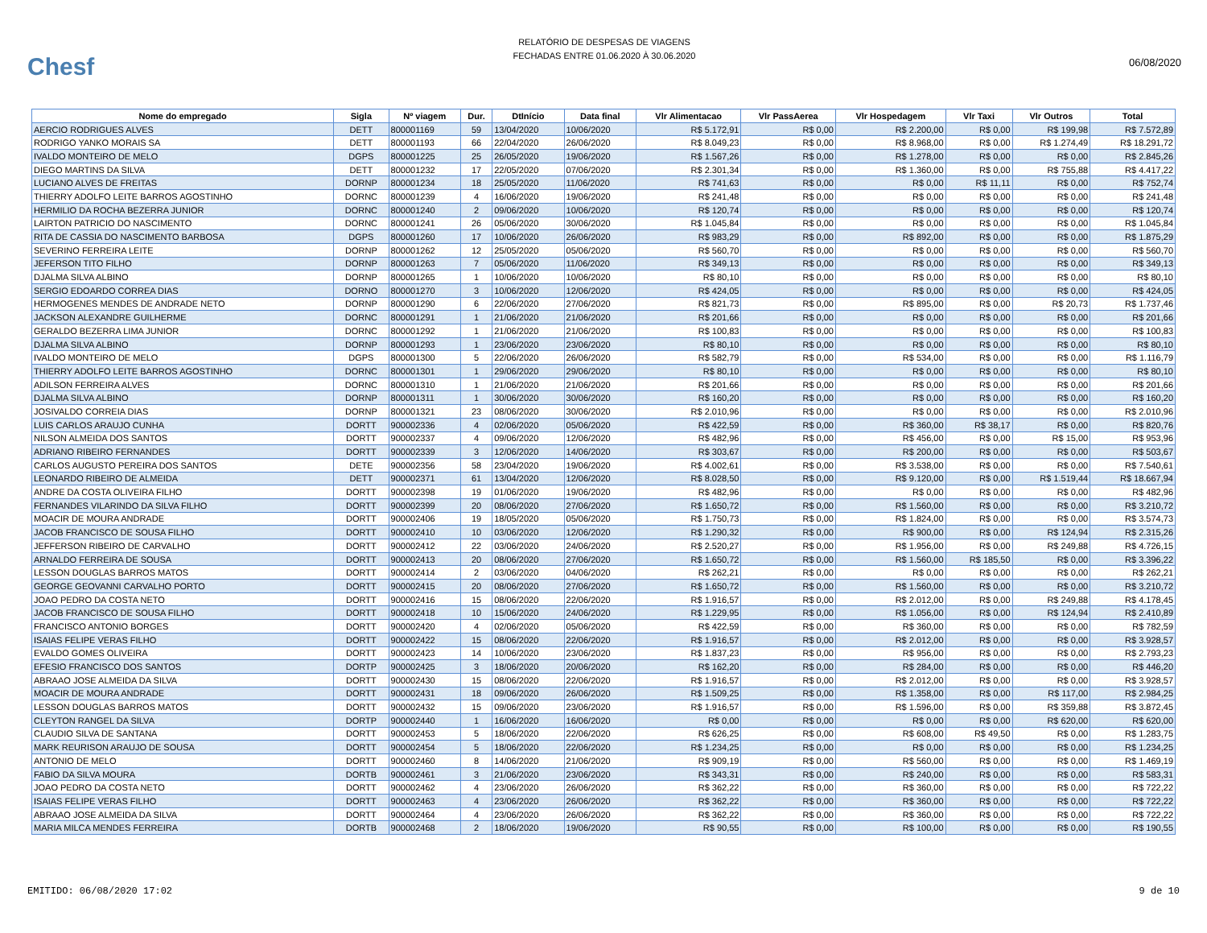Chesf
RELATÓRIO DE DESPESAS DE VIAGENS
FECHADAS ENTRE 01.06.2020 À 30.06.2020
06/08/2020
| Nome do empregado | Sigla | Nº viagem | Dur. | DtInício | Data final | Vlr Alimentacao | Vlr PassAerea | Vlr Hospedagem | Vlr Taxi | Vlr Outros | Total |
| --- | --- | --- | --- | --- | --- | --- | --- | --- | --- | --- | --- |
| AERCIO RODRIGUES ALVES | DETT | 800001169 | 59 | 13/04/2020 | 10/06/2020 | R$ 5.172,91 | R$ 0,00 | R$ 2.200,00 | R$ 0,00 | R$ 199,98 | R$ 7.572,89 |
| RODRIGO YANKO MORAIS SA | DETT | 800001193 | 66 | 22/04/2020 | 26/06/2020 | R$ 8.049,23 | R$ 0,00 | R$ 8.968,00 | R$ 0,00 | R$ 1.274,49 | R$ 18.291,72 |
| IVALDO MONTEIRO DE MELO | DGPS | 800001225 | 25 | 26/05/2020 | 19/06/2020 | R$ 1.567,26 | R$ 0,00 | R$ 1.278,00 | R$ 0,00 | R$ 0,00 | R$ 2.845,26 |
| DIEGO MARTINS DA SILVA | DETT | 800001232 | 17 | 22/05/2020 | 07/06/2020 | R$ 2.301,34 | R$ 0,00 | R$ 1.360,00 | R$ 0,00 | R$ 755,88 | R$ 4.417,22 |
| LUCIANO ALVES DE FREITAS | DORNP | 800001234 | 18 | 25/05/2020 | 11/06/2020 | R$ 741,63 | R$ 0,00 | R$ 0,00 | R$ 11,11 | R$ 0,00 | R$ 752,74 |
| THIERRY ADOLFO LEITE BARROS AGOSTINHO | DORNC | 800001239 | 4 | 16/06/2020 | 19/06/2020 | R$ 241,48 | R$ 0,00 | R$ 0,00 | R$ 0,00 | R$ 0,00 | R$ 241,48 |
| HERMILIO DA ROCHA BEZERRA JUNIOR | DORNC | 800001240 | 2 | 09/06/2020 | 10/06/2020 | R$ 120,74 | R$ 0,00 | R$ 0,00 | R$ 0,00 | R$ 0,00 | R$ 120,74 |
| LAIRTON PATRICIO DO NASCIMENTO | DORNC | 800001241 | 26 | 05/06/2020 | 30/06/2020 | R$ 1.045,84 | R$ 0,00 | R$ 0,00 | R$ 0,00 | R$ 0,00 | R$ 1.045,84 |
| RITA DE CASSIA DO NASCIMENTO BARBOSA | DGPS | 800001260 | 17 | 10/06/2020 | 26/06/2020 | R$ 983,29 | R$ 0,00 | R$ 892,00 | R$ 0,00 | R$ 0,00 | R$ 1.875,29 |
| SEVERINO FERREIRA LEITE | DORNP | 800001262 | 12 | 25/05/2020 | 05/06/2020 | R$ 560,70 | R$ 0,00 | R$ 0,00 | R$ 0,00 | R$ 0,00 | R$ 560,70 |
| JEFERSON TITO FILHO | DORNP | 800001263 | 7 | 05/06/2020 | 11/06/2020 | R$ 349,13 | R$ 0,00 | R$ 0,00 | R$ 0,00 | R$ 0,00 | R$ 349,13 |
| DJALMA SILVA ALBINO | DORNP | 800001265 | 1 | 10/06/2020 | 10/06/2020 | R$ 80,10 | R$ 0,00 | R$ 0,00 | R$ 0,00 | R$ 0,00 | R$ 80,10 |
| SERGIO EDOARDO CORREA DIAS | DORNO | 800001270 | 3 | 10/06/2020 | 12/06/2020 | R$ 424,05 | R$ 0,00 | R$ 0,00 | R$ 0,00 | R$ 0,00 | R$ 424,05 |
| HERMOGENES MENDES DE ANDRADE NETO | DORNP | 800001290 | 6 | 22/06/2020 | 27/06/2020 | R$ 821,73 | R$ 0,00 | R$ 895,00 | R$ 0,00 | R$ 20,73 | R$ 1.737,46 |
| JACKSON ALEXANDRE GUILHERME | DORNC | 800001291 | 1 | 21/06/2020 | 21/06/2020 | R$ 201,66 | R$ 0,00 | R$ 0,00 | R$ 0,00 | R$ 0,00 | R$ 201,66 |
| GERALDO BEZERRA LIMA JUNIOR | DORNC | 800001292 | 1 | 21/06/2020 | 21/06/2020 | R$ 100,83 | R$ 0,00 | R$ 0,00 | R$ 0,00 | R$ 0,00 | R$ 100,83 |
| DJALMA SILVA ALBINO | DORNP | 800001293 | 1 | 23/06/2020 | 23/06/2020 | R$ 80,10 | R$ 0,00 | R$ 0,00 | R$ 0,00 | R$ 0,00 | R$ 80,10 |
| IVALDO MONTEIRO DE MELO | DGPS | 800001300 | 5 | 22/06/2020 | 26/06/2020 | R$ 582,79 | R$ 0,00 | R$ 534,00 | R$ 0,00 | R$ 0,00 | R$ 1.116,79 |
| THIERRY ADOLFO LEITE BARROS AGOSTINHO | DORNC | 800001301 | 1 | 29/06/2020 | 29/06/2020 | R$ 80,10 | R$ 0,00 | R$ 0,00 | R$ 0,00 | R$ 0,00 | R$ 80,10 |
| ADILSON FERREIRA ALVES | DORNC | 800001310 | 1 | 21/06/2020 | 21/06/2020 | R$ 201,66 | R$ 0,00 | R$ 0,00 | R$ 0,00 | R$ 0,00 | R$ 201,66 |
| DJALMA SILVA ALBINO | DORNP | 800001311 | 1 | 30/06/2020 | 30/06/2020 | R$ 160,20 | R$ 0,00 | R$ 0,00 | R$ 0,00 | R$ 0,00 | R$ 160,20 |
| JOSIVALDO CORREIA DIAS | DORNP | 800001321 | 23 | 08/06/2020 | 30/06/2020 | R$ 2.010,96 | R$ 0,00 | R$ 0,00 | R$ 0,00 | R$ 0,00 | R$ 2.010,96 |
| LUIS CARLOS ARAUJO CUNHA | DORTT | 900002336 | 4 | 02/06/2020 | 05/06/2020 | R$ 422,59 | R$ 0,00 | R$ 360,00 | R$ 38,17 | R$ 0,00 | R$ 820,76 |
| NILSON ALMEIDA DOS SANTOS | DORTT | 900002337 | 4 | 09/06/2020 | 12/06/2020 | R$ 482,96 | R$ 0,00 | R$ 456,00 | R$ 0,00 | R$ 15,00 | R$ 953,96 |
| ADRIANO RIBEIRO FERNANDES | DORTT | 900002339 | 3 | 12/06/2020 | 14/06/2020 | R$ 303,67 | R$ 0,00 | R$ 200,00 | R$ 0,00 | R$ 0,00 | R$ 503,67 |
| CARLOS AUGUSTO PEREIRA DOS SANTOS | DETE | 900002356 | 58 | 23/04/2020 | 19/06/2020 | R$ 4.002,61 | R$ 0,00 | R$ 3.538,00 | R$ 0,00 | R$ 0,00 | R$ 7.540,61 |
| LEONARDO RIBEIRO DE ALMEIDA | DETT | 900002371 | 61 | 13/04/2020 | 12/06/2020 | R$ 8.028,50 | R$ 0,00 | R$ 9.120,00 | R$ 0,00 | R$ 1.519,44 | R$ 18.667,94 |
| ANDRE DA COSTA OLIVEIRA FILHO | DORTT | 900002398 | 19 | 01/06/2020 | 19/06/2020 | R$ 482,96 | R$ 0,00 | R$ 0,00 | R$ 0,00 | R$ 0,00 | R$ 482,96 |
| FERNANDES VILARINDO DA SILVA FILHO | DORTT | 900002399 | 20 | 08/06/2020 | 27/06/2020 | R$ 1.650,72 | R$ 0,00 | R$ 1.560,00 | R$ 0,00 | R$ 0,00 | R$ 3.210,72 |
| MOACIR DE MOURA ANDRADE | DORTT | 900002406 | 19 | 18/05/2020 | 05/06/2020 | R$ 1.750,73 | R$ 0,00 | R$ 1.824,00 | R$ 0,00 | R$ 0,00 | R$ 3.574,73 |
| JACOB FRANCISCO DE SOUSA FILHO | DORTT | 900002410 | 10 | 03/06/2020 | 12/06/2020 | R$ 1.290,32 | R$ 0,00 | R$ 900,00 | R$ 0,00 | R$ 124,94 | R$ 2.315,26 |
| JEFFERSON RIBEIRO DE CARVALHO | DORTT | 900002412 | 22 | 03/06/2020 | 24/06/2020 | R$ 2.520,27 | R$ 0,00 | R$ 1.956,00 | R$ 0,00 | R$ 249,88 | R$ 4.726,15 |
| ARNALDO FERREIRA DE SOUSA | DORTT | 900002413 | 20 | 08/06/2020 | 27/06/2020 | R$ 1.650,72 | R$ 0,00 | R$ 1.560,00 | R$ 185,50 | R$ 0,00 | R$ 3.396,22 |
| LESSON DOUGLAS BARROS MATOS | DORTT | 900002414 | 2 | 03/06/2020 | 04/06/2020 | R$ 262,21 | R$ 0,00 | R$ 0,00 | R$ 0,00 | R$ 0,00 | R$ 262,21 |
| GEORGE GEOVANNI CARVALHO PORTO | DORTT | 900002415 | 20 | 08/06/2020 | 27/06/2020 | R$ 1.650,72 | R$ 0,00 | R$ 1.560,00 | R$ 0,00 | R$ 0,00 | R$ 3.210,72 |
| JOAO PEDRO DA COSTA NETO | DORTT | 900002416 | 15 | 08/06/2020 | 22/06/2020 | R$ 1.916,57 | R$ 0,00 | R$ 2.012,00 | R$ 0,00 | R$ 249,88 | R$ 4.178,45 |
| JACOB FRANCISCO DE SOUSA FILHO | DORTT | 900002418 | 10 | 15/06/2020 | 24/06/2020 | R$ 1.229,95 | R$ 0,00 | R$ 1.056,00 | R$ 0,00 | R$ 124,94 | R$ 2.410,89 |
| FRANCISCO ANTONIO BORGES | DORTT | 900002420 | 4 | 02/06/2020 | 05/06/2020 | R$ 422,59 | R$ 0,00 | R$ 360,00 | R$ 0,00 | R$ 0,00 | R$ 782,59 |
| ISAIAS FELIPE VERAS FILHO | DORTT | 900002422 | 15 | 08/06/2020 | 22/06/2020 | R$ 1.916,57 | R$ 0,00 | R$ 2.012,00 | R$ 0,00 | R$ 0,00 | R$ 3.928,57 |
| EVALDO GOMES OLIVEIRA | DORTT | 900002423 | 14 | 10/06/2020 | 23/06/2020 | R$ 1.837,23 | R$ 0,00 | R$ 956,00 | R$ 0,00 | R$ 0,00 | R$ 2.793,23 |
| EFESIO FRANCISCO DOS SANTOS | DORTP | 900002425 | 3 | 18/06/2020 | 20/06/2020 | R$ 162,20 | R$ 0,00 | R$ 284,00 | R$ 0,00 | R$ 0,00 | R$ 446,20 |
| ABRAAO JOSE ALMEIDA DA SILVA | DORTT | 900002430 | 15 | 08/06/2020 | 22/06/2020 | R$ 1.916,57 | R$ 0,00 | R$ 2.012,00 | R$ 0,00 | R$ 0,00 | R$ 3.928,57 |
| MOACIR DE MOURA ANDRADE | DORTT | 900002431 | 18 | 09/06/2020 | 26/06/2020 | R$ 1.509,25 | R$ 0,00 | R$ 1.358,00 | R$ 0,00 | R$ 117,00 | R$ 2.984,25 |
| LESSON DOUGLAS BARROS MATOS | DORTT | 900002432 | 15 | 09/06/2020 | 23/06/2020 | R$ 1.916,57 | R$ 0,00 | R$ 1.596,00 | R$ 0,00 | R$ 359,88 | R$ 3.872,45 |
| CLEYTON RANGEL DA SILVA | DORTP | 900002440 | 1 | 16/06/2020 | 16/06/2020 | R$ 0,00 | R$ 0,00 | R$ 0,00 | R$ 0,00 | R$ 620,00 | R$ 620,00 |
| CLAUDIO SILVA DE SANTANA | DORTT | 900002453 | 5 | 18/06/2020 | 22/06/2020 | R$ 626,25 | R$ 0,00 | R$ 608,00 | R$ 49,50 | R$ 0,00 | R$ 1.283,75 |
| MARK REURISON ARAUJO DE SOUSA | DORTT | 900002454 | 5 | 18/06/2020 | 22/06/2020 | R$ 1.234,25 | R$ 0,00 | R$ 0,00 | R$ 0,00 | R$ 0,00 | R$ 1.234,25 |
| ANTONIO DE MELO | DORTT | 900002460 | 8 | 14/06/2020 | 21/06/2020 | R$ 909,19 | R$ 0,00 | R$ 560,00 | R$ 0,00 | R$ 0,00 | R$ 1.469,19 |
| FABIO DA SILVA MOURA | DORTB | 900002461 | 3 | 21/06/2020 | 23/06/2020 | R$ 343,31 | R$ 0,00 | R$ 240,00 | R$ 0,00 | R$ 0,00 | R$ 583,31 |
| JOAO PEDRO DA COSTA NETO | DORTT | 900002462 | 4 | 23/06/2020 | 26/06/2020 | R$ 362,22 | R$ 0,00 | R$ 360,00 | R$ 0,00 | R$ 0,00 | R$ 722,22 |
| ISAIAS FELIPE VERAS FILHO | DORTT | 900002463 | 4 | 23/06/2020 | 26/06/2020 | R$ 362,22 | R$ 0,00 | R$ 360,00 | R$ 0,00 | R$ 0,00 | R$ 722,22 |
| ABRAAO JOSE ALMEIDA DA SILVA | DORTT | 900002464 | 4 | 23/06/2020 | 26/06/2020 | R$ 362,22 | R$ 0,00 | R$ 360,00 | R$ 0,00 | R$ 0,00 | R$ 722,22 |
| MARIA MILCA MENDES FERREIRA | DORTB | 900002468 | 2 | 18/06/2020 | 19/06/2020 | R$ 90,55 | R$ 0,00 | R$ 100,00 | R$ 0,00 | R$ 0,00 | R$ 190,55 |
EMITIDO: 06/08/2020 17:02 9 de 10